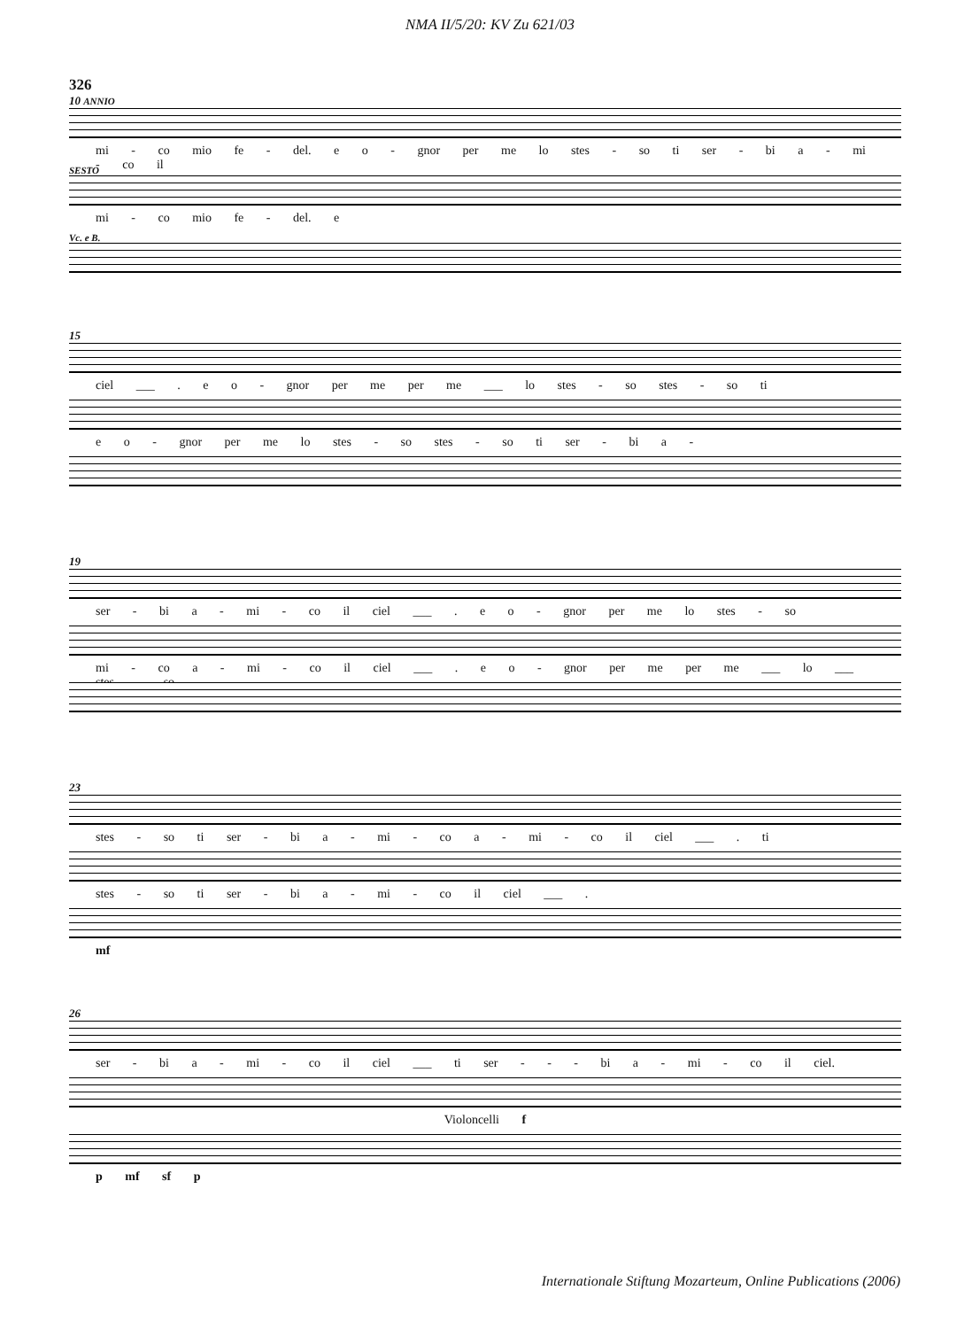NMA II/5/20: KV Zu 621/03
326
10 ANNIO
mi - co mio fe - del. e o - gnor per me lo stes - so ti ser - bi a - mi - co il
SESTO
mi - co mio fe - del. e
Vc. e B.
15
ciel ___ . e o - gnor per me per me ___ lo stes - so stes - so ti
e o - gnor per me lo stes - so stes - so ti ser - bi a -
19
ser - bi a - mi - co il ciel ___ . e o - gnor per me lo stes - so
mi - co a - mi - co il ciel ___ . e o - gnor per me per me ___ lo ___ stes - so
23
stes - so ti ser - bi a - mi - co a - mi - co il ciel ___ . ti
stes - so ti ser - bi a - mi - co il ciel ___ .
mf
26
ser - bi a - mi - co il ciel ___ ti ser - - - bi a - mi - co il ciel.
Violoncelli f
p mf sf p
Internationale Stiftung Mozarteum, Online Publications (2006)